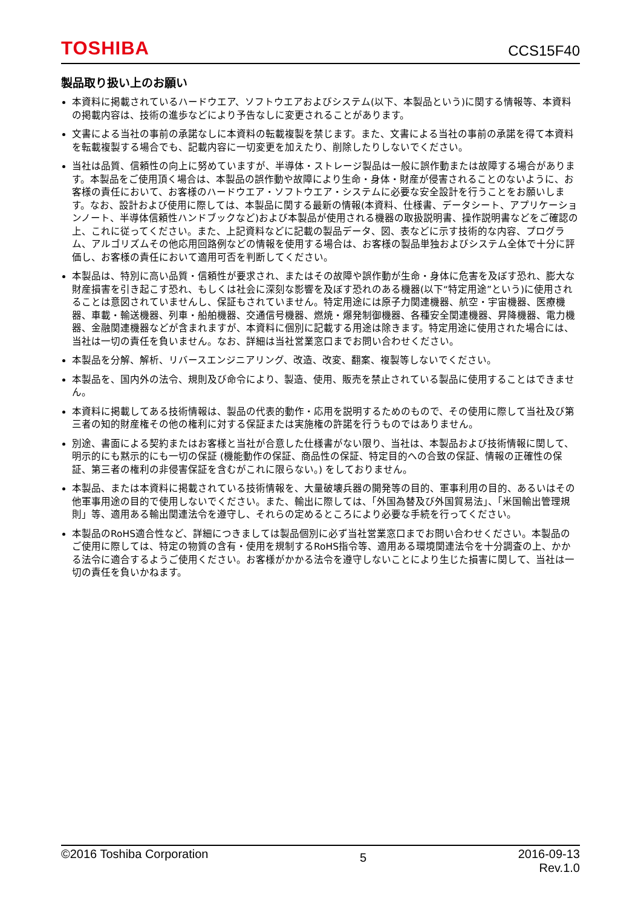TOSHIBA CCS15F40
製品取り扱い上のお願い
本資料に掲載されているハードウエア、ソフトウエアおよびシステム(以下、本製品という)に関する情報等、本資料の掲載内容は、技術の進歩などにより予告なしに変更されることがあります。
文書による当社の事前の承諾なしに本資料の転載複製を禁じます。また、文書による当社の事前の承諾を得て本資料を転載複製する場合でも、記載内容に一切変更を加えたり、削除したりしないでください。
当社は品質、信頼性の向上に努めていますが、半導体・ストレージ製品は一般に誤作動または故障する場合があります。本製品をご使用頂く場合は、本製品の誤作動や故障により生命・身体・財産が侵害されることのないように、お客様の責任において、お客様のハードウエア・ソフトウエア・システムに必要な安全設計を行うことをお願いします。なお、設計および使用に際しては、本製品に関する最新の情報(本資料、仕様書、データシート、アプリケーションノート、半導体信頼性ハンドブックなど)および本製品が使用される機器の取扱説明書、操作説明書などをご確認の上、これに従ってください。また、上記資料などに記載の製品データ、図、表などに示す技術的な内容、プログラム、アルゴリズムその他応用回路例などの情報を使用する場合は、お客様の製品単独およびシステム全体で十分に評価し、お客様の責任において適用可否を判断してください。
本製品は、特別に高い品質・信頼性が要求され、またはその故障や誤作動が生命・身体に危害を及ぼす恐れ、膨大な財産損害を引き起こす恐れ、もしくは社会に深刻な影響を及ぼす恐れのある機器(以下“特定用途”という)に使用されることは意図されていませんし、保証もされていません。特定用途には原子力関連機器、航空・宇宙機器、医療機器、車載・輸送機器、列車・船舶機器、交通信号機器、燃焼・爆発制御機器、各種安全関連機器、昇降機器、電力機器、金融関連機器などが含まれますが、本資料に個別に記載する用途は除きます。特定用途に使用された場合には、当社は一切の責任を負いません。なお、詳細は当社営業窓口までお問い合わせください。
本製品を分解、解析、リバースエンジニアリング、改造、改変、翻案、複製等しないでください。
本製品を、国内外の法令、規則及び命令により、製造、使用、販売を禁止されている製品に使用することはできません。
本資料に掲載してある技術情報は、製品の代表的動作・応用を説明するためのもので、その使用に際して当社及び第三者の知的財産権その他の権利に対する保証または実施権の許諾を行うものではありません。
別途、書面による契約またはお客様と当社が合意した仕様書がない限り、当社は、本製品および技術情報に関して、明示的にも黙示的にも一切の保証 (機能動作の保証、商品性の保証、特定目的への合致の保証、情報の正確性の保証、第三者の権利の非侵害保証を含むがこれに限らない。) をしておりません。
本製品、または本資料に掲載されている技術情報を、大量破壊兵器の開発等の目的、軍事利用の目的、あるいはその他軍事用途の目的で使用しないでください。また、輸出に際しては、「外国為替及び外国貿易法」、「米国輸出管理規則」等、適用ある輸出関連法令を遵守し、それらの定めるところにより必要な手続を行ってください。
本製品のRoHS適合性など、詳細につきましては製品個別に必ず当社営業窓口までお問い合わせください。本製品のご使用に際しては、特定の物質の含有・使用を規制するRoHS指令等、適用ある環境関連法令を十分調査の上、かかる法令に適合するようご使用ください。お客様がかかる法令を遵守しないことにより生じた損害に関して、当社は一切の責任を負いかねます。
©2016 Toshiba Corporation 5 2016-09-13
Rev.1.0